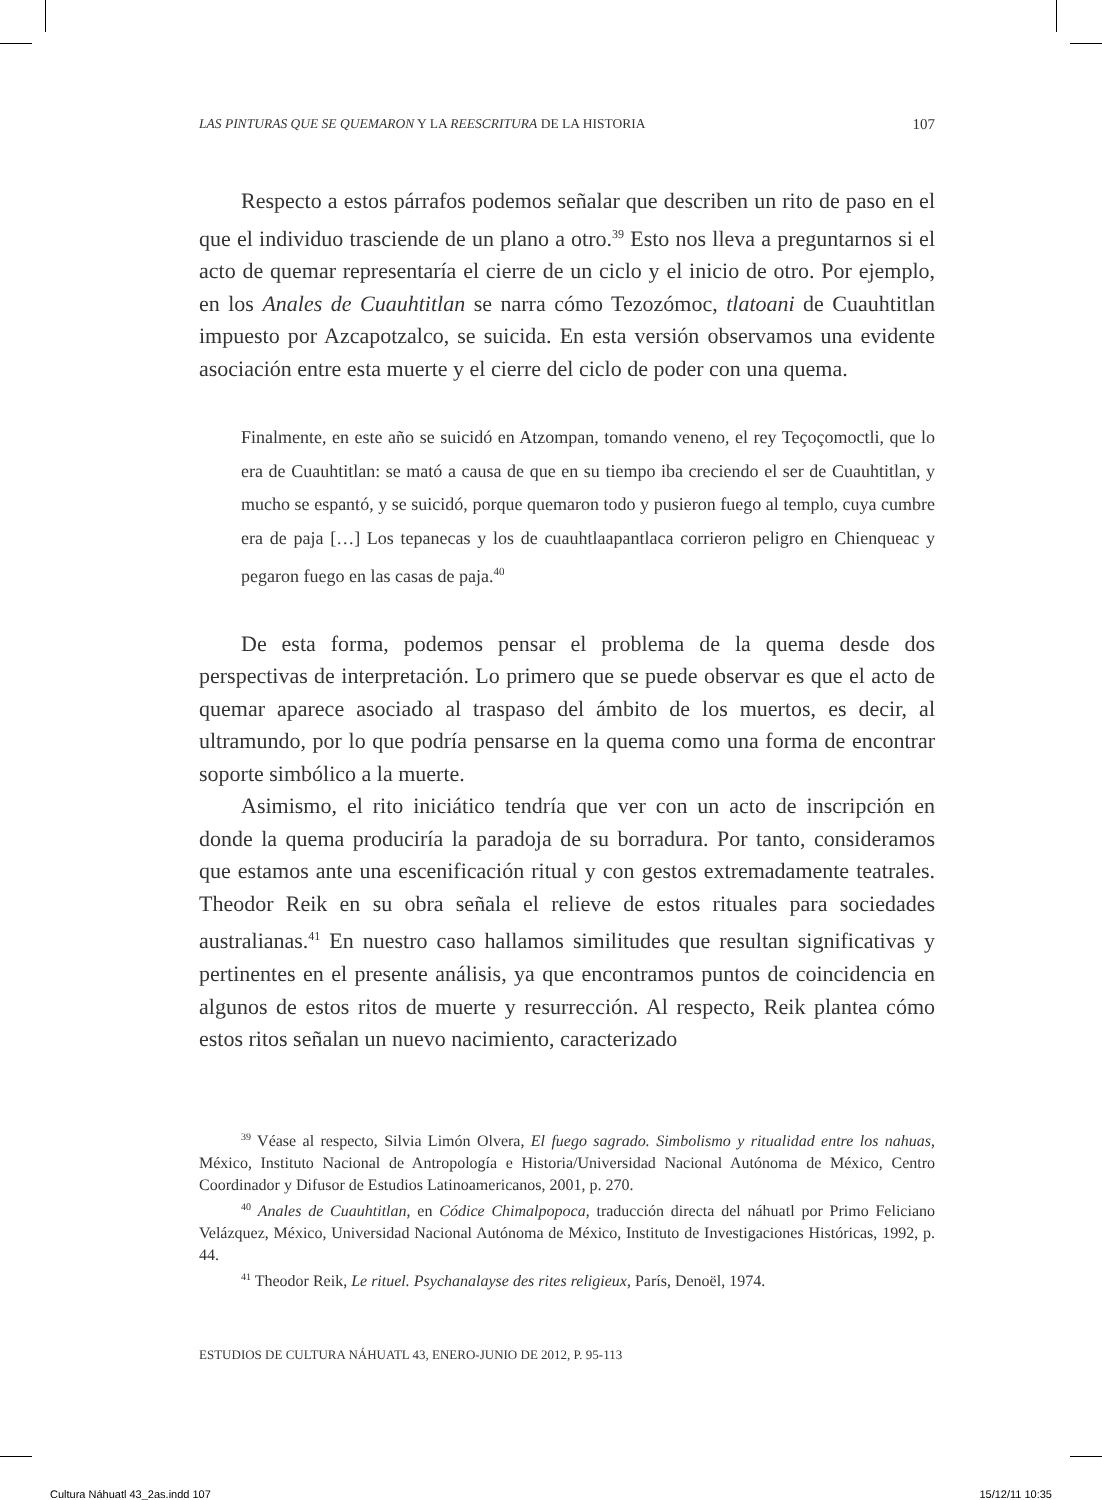LAS PINTURAS QUE SE QUEMARON Y LA REESCRITURA DE LA HISTORIA 107
Respecto a estos párrafos podemos señalar que describen un rito de paso en el que el individuo trasciende de un plano a otro.<sup>39</sup> Esto nos lleva a preguntarnos si el acto de quemar representaría el cierre de un ciclo y el inicio de otro. Por ejemplo, en los Anales de Cuauhtitlan se narra cómo Tezozómoc, tlatoani de Cuauhtitlan impuesto por Azcapotzalco, se suicida. En esta versión observamos una evidente asociación entre esta muerte y el cierre del ciclo de poder con una quema.
Finalmente, en este año se suicidó en Atzompan, tomando veneno, el rey Teçoçomoctli, que lo era de Cuauhtitlan: se mató a causa de que en su tiempo iba creciendo el ser de Cuauhtitlan, y mucho se espantó, y se suicidó, porque quemaron todo y pusieron fuego al templo, cuya cumbre era de paja […] Los tepanecas y los de cuauhtlaapantlaca corrieron peligro en Chienqueac y pegaron fuego en las casas de paja.<sup>40</sup>
De esta forma, podemos pensar el problema de la quema desde dos perspectivas de interpretación. Lo primero que se puede observar es que el acto de quemar aparece asociado al traspaso del ámbito de los muertos, es decir, al ultramundo, por lo que podría pensarse en la quema como una forma de encontrar soporte simbólico a la muerte.
Asimismo, el rito iniciático tendría que ver con un acto de inscripción en donde la quema produciría la paradoja de su borradura. Por tanto, consideramos que estamos ante una escenificación ritual y con gestos extremadamente teatrales. Theodor Reik en su obra señala el relieve de estos rituales para sociedades australianas.<sup>41</sup> En nuestro caso hallamos similitudes que resultan significativas y pertinentes en el presente análisis, ya que encontramos puntos de coincidencia en algunos de estos ritos de muerte y resurrección. Al respecto, Reik plantea cómo estos ritos señalan un nuevo nacimiento, caracterizado
<sup>39</sup> Véase al respecto, Silvia Limón Olvera, El fuego sagrado. Simbolismo y ritualidad entre los nahuas, México, Instituto Nacional de Antropología e Historia/Universidad Nacional Autónoma de México, Centro Coordinador y Difusor de Estudios Latinoamericanos, 2001, p. 270.
<sup>40</sup> Anales de Cuauhtitlan, en Códice Chimalpopoca, traducción directa del náhuatl por Primo Feliciano Velázquez, México, Universidad Nacional Autónoma de México, Instituto de Investigaciones Históricas, 1992, p. 44.
<sup>41</sup> Theodor Reik, Le rituel. Psychanalayse des rites religieux, París, Denoël, 1974.
ESTUDIOS DE CULTURA NÁHUATL 43, ENERO-JUNIO DE 2012, P. 95-113
Cultura Náhuatl 43_2as.indd 107 15/12/11 10:35